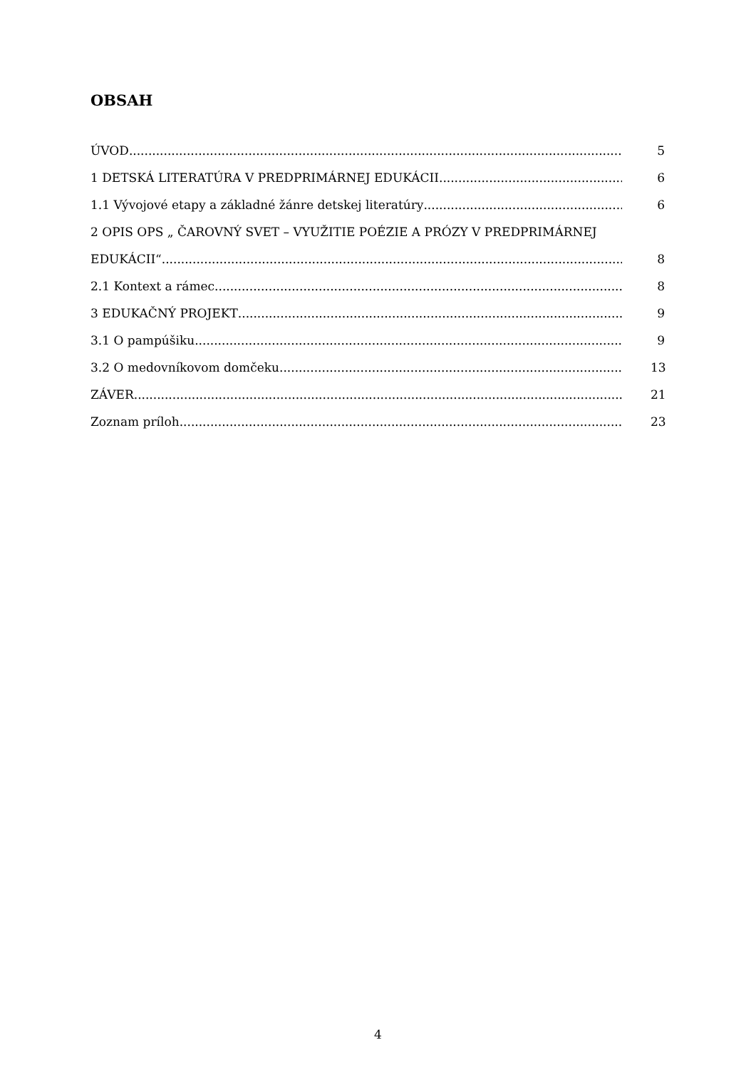OBSAH
ÚVOD 5
1 DETSKÁ LITERATÚRA V PREDPRIMÁRNEJ EDUKÁCII 6
1.1 Vývojové etapy a základné žánre detskej literatúry 6
2 OPIS OPS „ ČAROVNÝ SVET – VYUŽITIE POÉZIE A PRÓZY V PREDPRIMÁRNEJ
EDUKÁCII“ 8
2.1 Kontext a rámec 8
3 EDUKAČNÝ PROJEKT 9
3.1 O pampúšiku 9
3.2 O medovníkovom domčeku 13
ZÁVER 21
Zoznam príloh 23
4